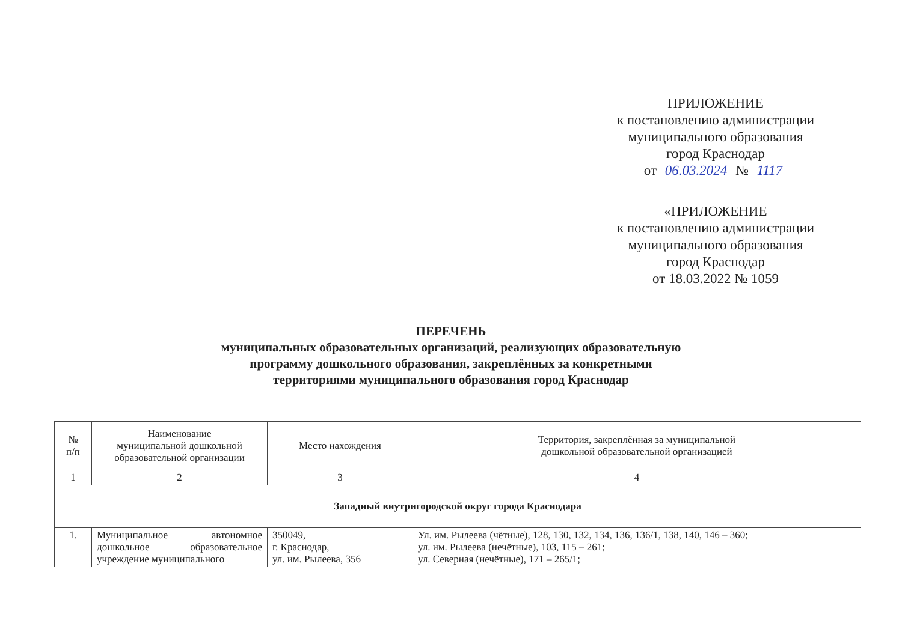ПРИЛОЖЕНИЕ
к постановлению администрации
муниципального образования
город Краснодар
от 06.03.2024 № 1117
«ПРИЛОЖЕНИЕ
к постановлению администрации
муниципального образования
город Краснодар
от 18.03.2022 № 1059
ПЕРЕЧЕНЬ
муниципальных образовательных организаций, реализующих образовательную
программу дошкольного образования, закреплённых за конкретными
территориями муниципального образования город Краснодар
| № п/п | Наименование муниципальной дошкольной образовательной организации | Место нахождения | Территория, закреплённая за муниципальной дошкольной образовательной организацией |
| --- | --- | --- | --- |
| 1 | 2 | 3 | 4 |
| Западный внутригородской округ города Краснодара | | | |
| 1. | Муниципальное автономное дошкольное образовательное учреждение муниципального | 350049, г. Краснодар, ул. им. Рылеева, 356 | Ул. им. Рылеева (чётные), 128, 130, 132, 134, 136, 136/1, 138, 140, 146 – 360; ул. им. Рылеева (нечётные), 103, 115 – 261; ул. Северная (нечётные), 171 – 265/1; |